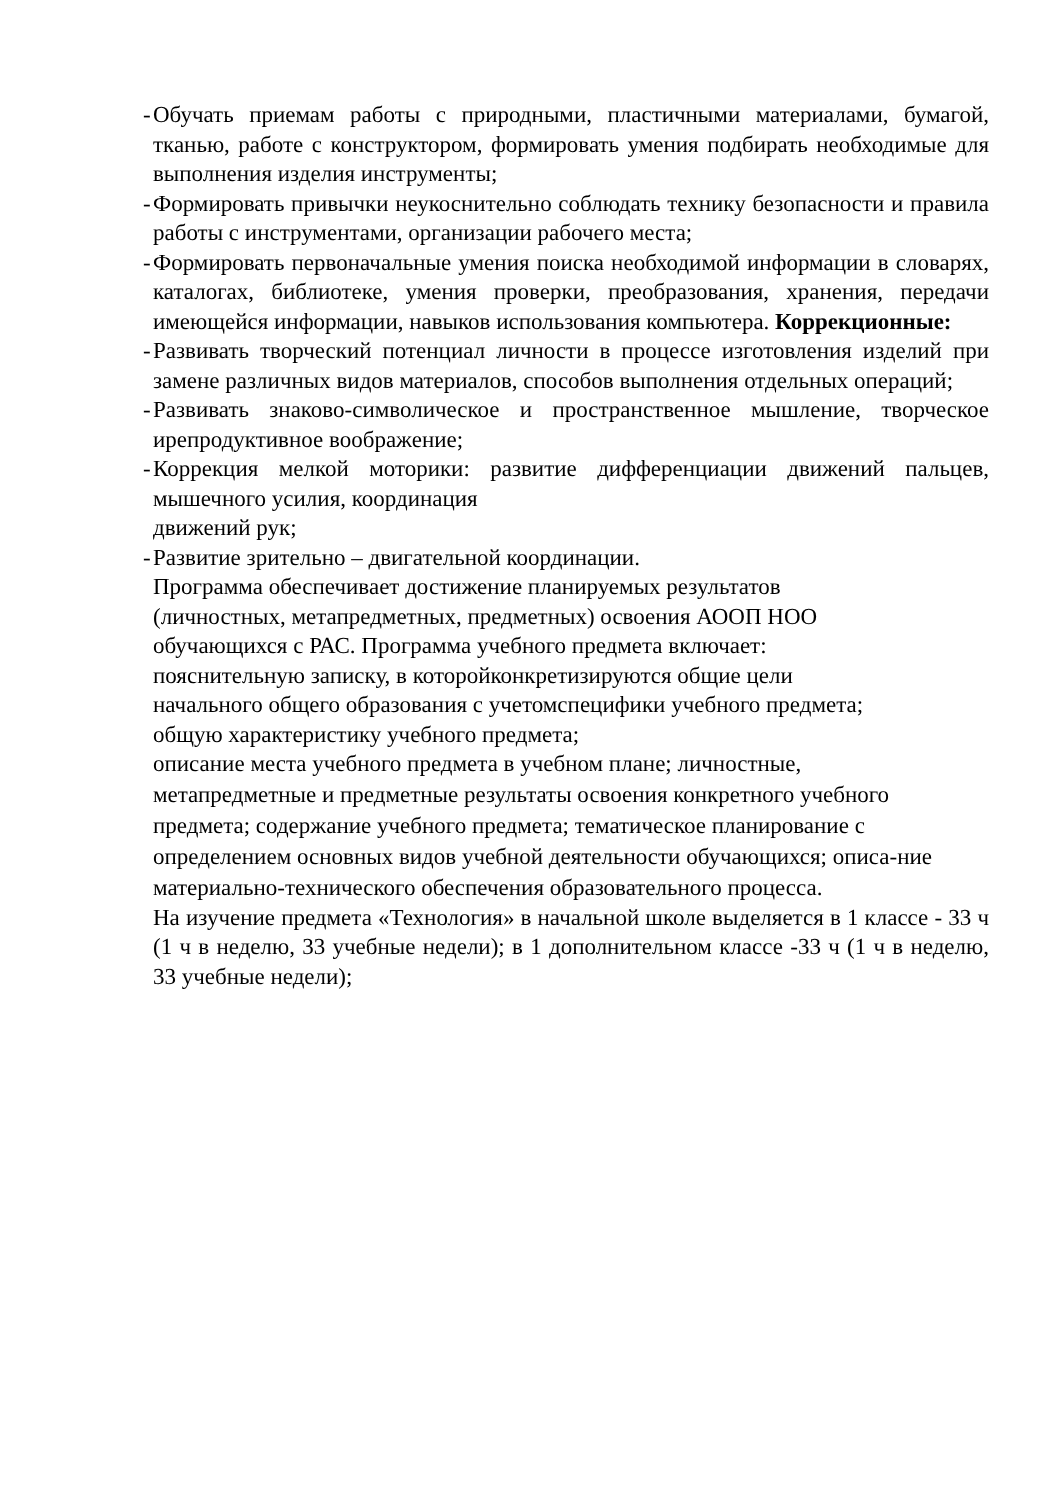- Обучать приемам работы с природными, пластичными материалами, бумагой, тканью, работе с конструктором, формировать умения подбирать необходимые для выполнения изделия инструменты;
- Формировать привычки неукоснительно соблюдать технику безопасности и правила работы с инструментами, организации рабочего места;
- Формировать первоначальные умения поиска необходимой информации в словарях, каталогах, библиотеке, умения проверки, преобразования, хранения, передачи имеющейся информации, навыков использования компьютера. Коррекционные:
- Развивать творческий потенциал личности в процессе изготовления изделий при замене различных видов материалов, способов выполнения отдельных операций;
- Развивать знаково-символическое и пространственное мышление, творческое ирепродуктивное воображение;
- Коррекция мелкой моторики: развитие дифференциации движений пальцев, мышечного усилия, координация
движений рук;
- Развитие зрительно – двигательной координации.
Программа обеспечивает достижение планируемых результатов
(личностных, метапредметных, предметных) освоения АООП НОО
обучающихся с РАС. Программа учебного предмета включает:
пояснительную записку, в которойконкретизируются общие цели
начального общего образования с учетомспецифики учебного предмета;
общую характеристику учебного предмета;
описание места учебного предмета в учебном плане; личностные,
метапредметные и предметные результаты освоения конкретного учебного предмета; содержание учебного предмета; тематическое планирование с определением основных видов учебной деятельности обучающихся; описа-ние материально-технического обеспечения образовательного процесса.
На изучение предмета «Технология» в начальной школе выделяется в 1 классе - 33 ч (1 ч в неделю, 33 учебные недели); в 1 дополнительном классе -33 ч (1 ч в неделю, 33 учебные недели);